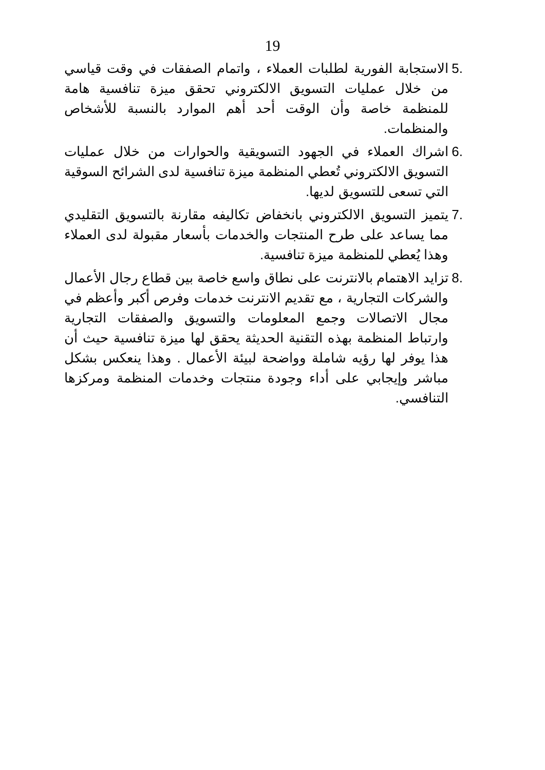19
.5 الاستجابة الفورية لطلبات العملاء ، واتمام الصفقات في وقت قياسي من خلال عمليات التسويق الالكتروني تحقق ميزة تنافسية هامة للمنظمة خاصة وأن الوقت أحد أهم الموارد بالنسبة للأشخاص والمنظمات.
.6 اشراك العملاء في الجهود التسويقية والحوارات من خلال عمليات التسويق الالكتروني تُعطي المنظمة ميزة تنافسية لدى الشرائح السوقية التي تسعى للتسويق لديها.
.7 يتميز التسويق الالكتروني بانخفاض تكاليفه مقارنة بالتسويق التقليدي مما يساعد على طرح المنتجات والخدمات بأسعار مقبولة لدى العملاء وهذا يُعطي للمنظمة ميزة تنافسية.
.8 تزايد الاهتمام بالانترنت على نطاق واسع خاصة بين قطاع رجال الأعمال والشركات التجارية ، مع تقديم الانترنت خدمات وفرص أكبر وأعظم في مجال الاتصالات وجمع المعلومات والتسويق والصفقات التجارية وارتباط المنظمة بهذه التقنية الحديثة يحقق لها ميزة تنافسية حيث أن هذا يوفر لها رؤيه شاملة وواضحة لبيئة الأعمال . وهذا ينعكس بشكل مباشر وإيجابي على أداء وجودة منتجات وخدمات المنظمة ومركزها التنافسي.